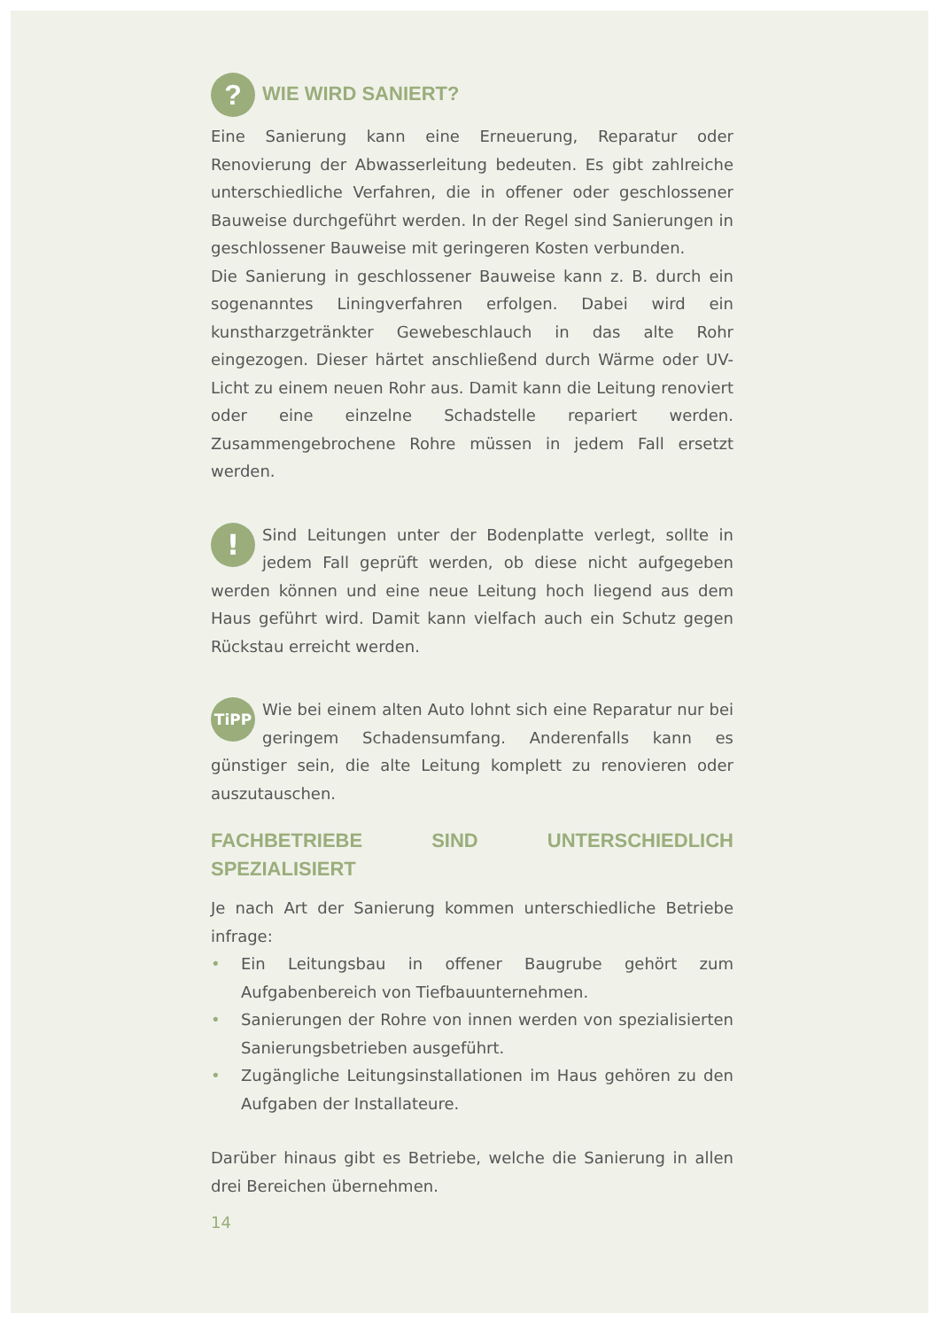? WIE WIRD SANIERT?
Eine Sanierung kann eine Erneuerung, Reparatur oder Renovierung der Abwasserleitung bedeuten. Es gibt zahlreiche unterschiedliche Verfahren, die in offener oder geschlossener Bauweise durchgeführt werden. In der Regel sind Sanierungen in geschlossener Bauweise mit geringeren Kosten verbunden.
Die Sanierung in geschlossener Bauweise kann z. B. durch ein sogenanntes Liningverfahren erfolgen. Dabei wird ein kunstharzgetränkter Gewebeschlauch in das alte Rohr eingezogen. Dieser härtet anschließend durch Wärme oder UV-Licht zu einem neuen Rohr aus. Damit kann die Leitung renoviert oder eine einzelne Schadstelle repariert werden. Zusammengebrochene Rohre müssen in jedem Fall ersetzt werden.
! Sind Leitungen unter der Bodenplatte verlegt, sollte in jedem Fall geprüft werden, ob diese nicht aufgegeben werden können und eine neue Leitung hoch liegend aus dem Haus geführt wird. Damit kann vielfach auch ein Schutz gegen Rückstau erreicht werden.
TiPP Wie bei einem alten Auto lohnt sich eine Reparatur nur bei geringem Schadensumfang. Anderenfalls kann es günstiger sein, die alte Leitung komplett zu renovieren oder auszutauschen.
FACHBETRIEBE SIND UNTERSCHIEDLICH SPEZIALISIERT
Je nach Art der Sanierung kommen unterschiedliche Betriebe infrage:
• Ein Leitungsbau in offener Baugrube gehört zum Aufgabenbereich von Tiefbauunternehmen.
• Sanierungen der Rohre von innen werden von spezialisierten Sanierungsbetrieben ausgeführt.
• Zugängliche Leitungsinstallationen im Haus gehören zu den Aufgaben der Installateure.
Darüber hinaus gibt es Betriebe, welche die Sanierung in allen drei Bereichen übernehmen.
14